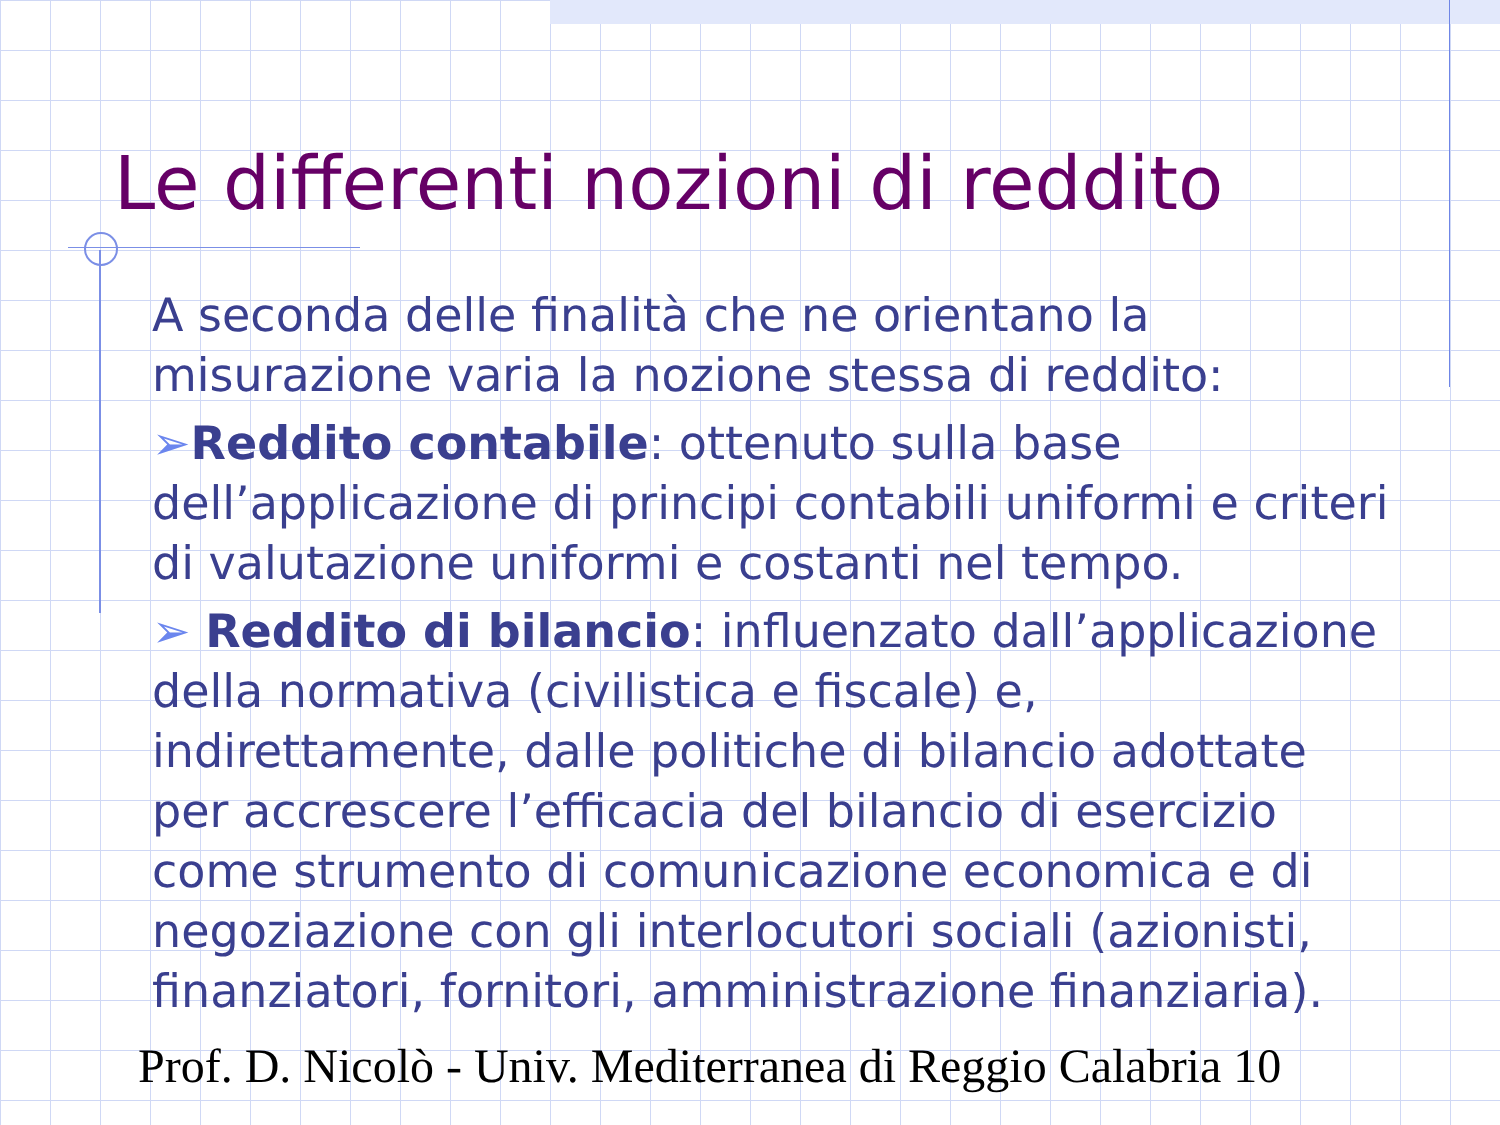Le differenti nozioni di reddito
A seconda delle finalità che ne orientano la misurazione varia la nozione stessa di reddito:
➢Reddito contabile: ottenuto sulla base dell’applicazione di principi contabili uniformi e criteri di valutazione uniformi e costanti nel tempo.
➢ Reddito di bilancio: influenzato dall’applicazione della normativa (civilistica e fiscale) e, indirettamente, dalle politiche di bilancio adottate per accrescere l’efficacia del bilancio di esercizio come strumento di comunicazione economica e di negoziazione con gli interlocutori sociali (azionisti, finanziatori, fornitori, amministrazione finanziaria).
Prof. D. Nicolò - Univ. Mediterranea di Reggio Calabria 10